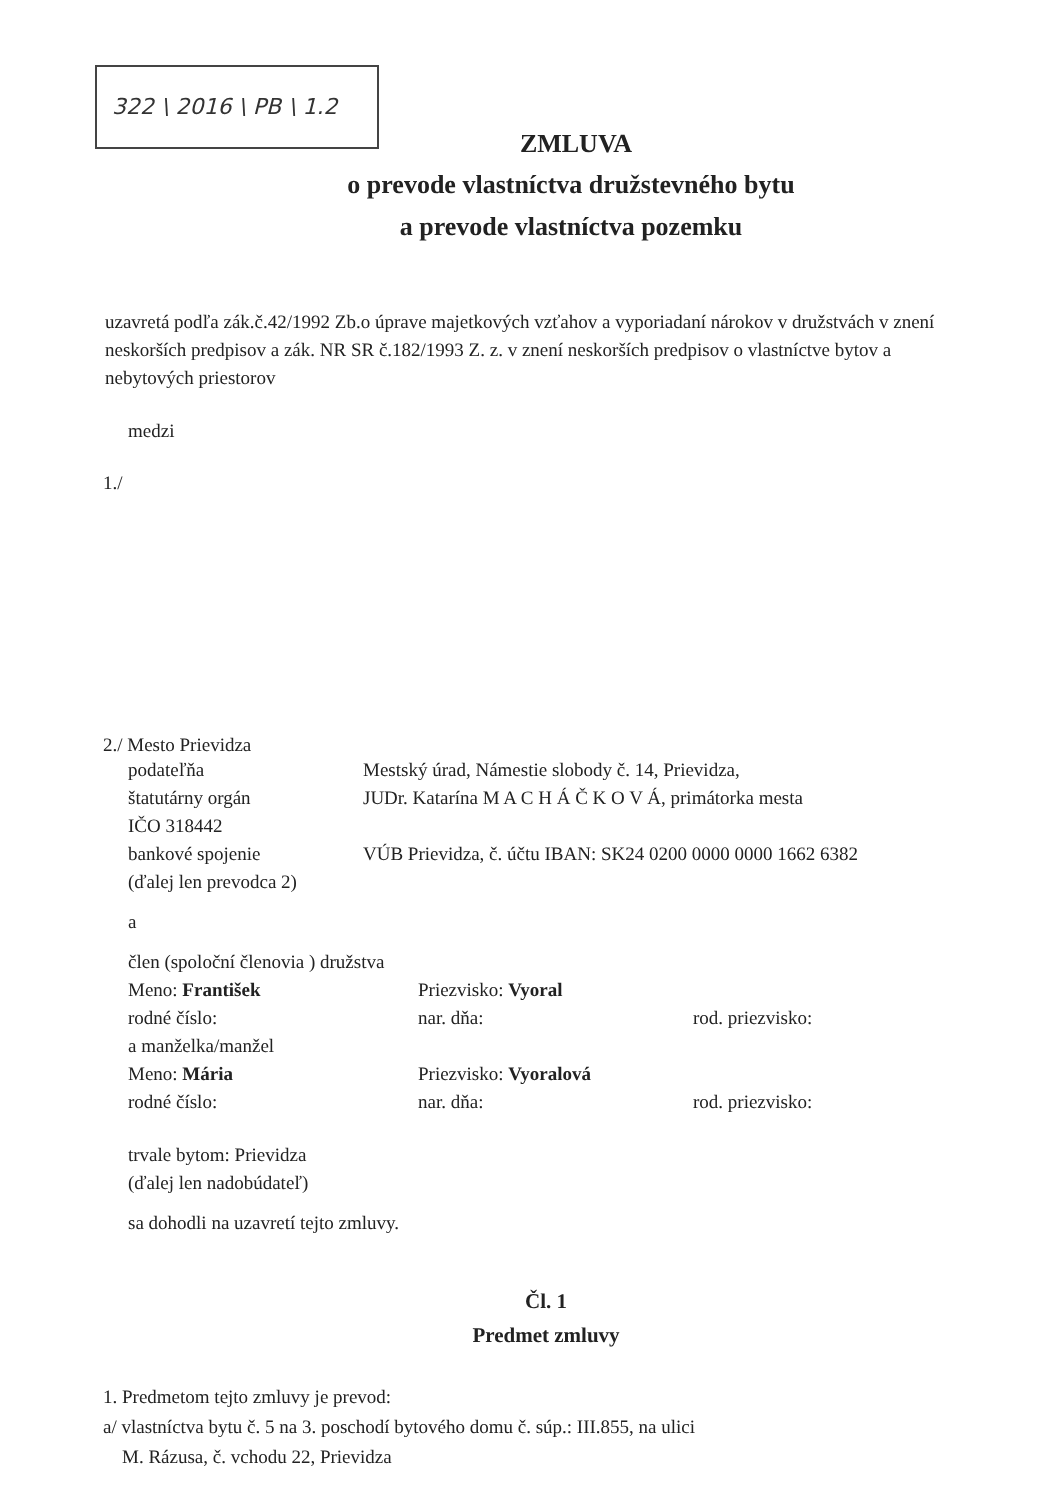322 \ 2016 \ PB \ 1.2
ZMLUVA
o prevode vlastníctva družstevného bytu
a prevode vlastníctva pozemku
uzavretá podľa zák.č.42/1992 Zb.o úprave majetkových vzťahov a vyporiadaní nárokov v družstvách v znení neskorších predpisov a zák. NR SR č.182/1993 Z. z. v znení neskorších predpisov o vlastníctve bytov a nebytových priestorov
medzi
1./
2./ Mesto Prievidza
podateľňa Mestský úrad, Námestie slobody č. 14, Prievidza,
štatutárny orgán JUDr. Katarína M A C H Á Č K O V Á, primátorka mesta
IČO 318442
bankové spojenie VÚB Prievidza, č. účtu IBAN: SK24 0200 0000 0000 1662 6382
(ďalej len prevodca 2)
a
člen (spoloční členovia ) družstva
Meno: František Priezvisko: Vyoral
rodné číslo: nar. dňa: rod. priezvisko:
a manželka/manžel
Meno: Mária Priezvisko: Vyoralová
rodné číslo: nar. dňa: rod. priezvisko:
trvale bytom: Prievidza
(ďalej len nadobúdateľ)
sa dohodli na uzavretí tejto zmluvy.
Čl. 1
Predmet zmluvy
1. Predmetom tejto zmluvy je prevod:
a/ vlastníctva bytu č. 5 na 3. poschodí bytového domu č. súp.: III.855, na ulici
M. Rázusa, č. vchodu 22, Prievidza